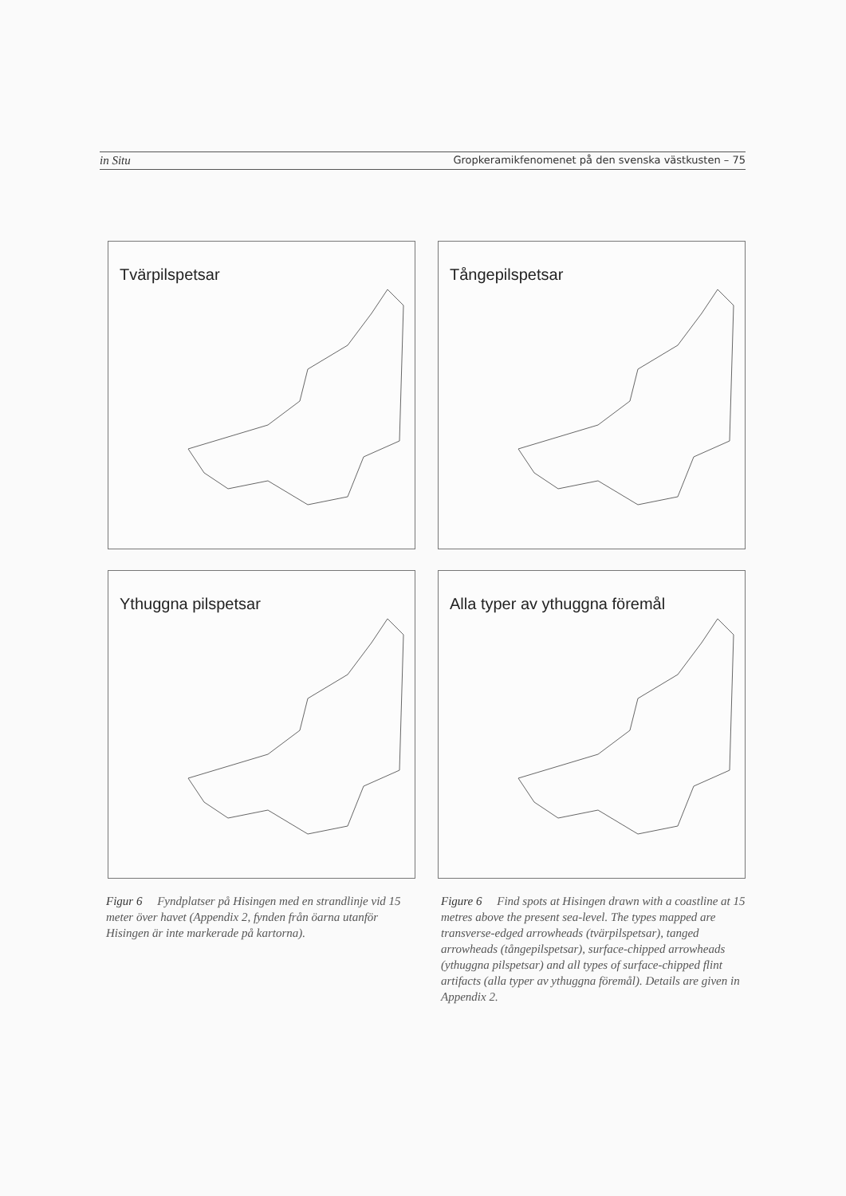in Situ Gropkeramikfenomenet på den svenska västkusten – 75
Tvärpilspetsar
Tångepilspetsar
Ythuggna pilspetsar
Alla typer av ythuggna föremål
Figur 6 Fyndplatser på Hisingen med en strandlinje vid 15 meter över havet (Appendix 2, fynden från öarna utanför Hisingen är inte markerade på kartorna).
Figure 6 Find spots at Hisingen drawn with a coastline at 15 metres above the present sea-level. The types mapped are transverse-edged arrowheads (tvärpilspetsar), tanged arrowheads (tångepilspetsar), surface-chipped arrowheads (ythuggna pilspetsar) and all types of surface-chipped flint artifacts (alla typer av ythuggna föremål). Details are given in Appendix 2.